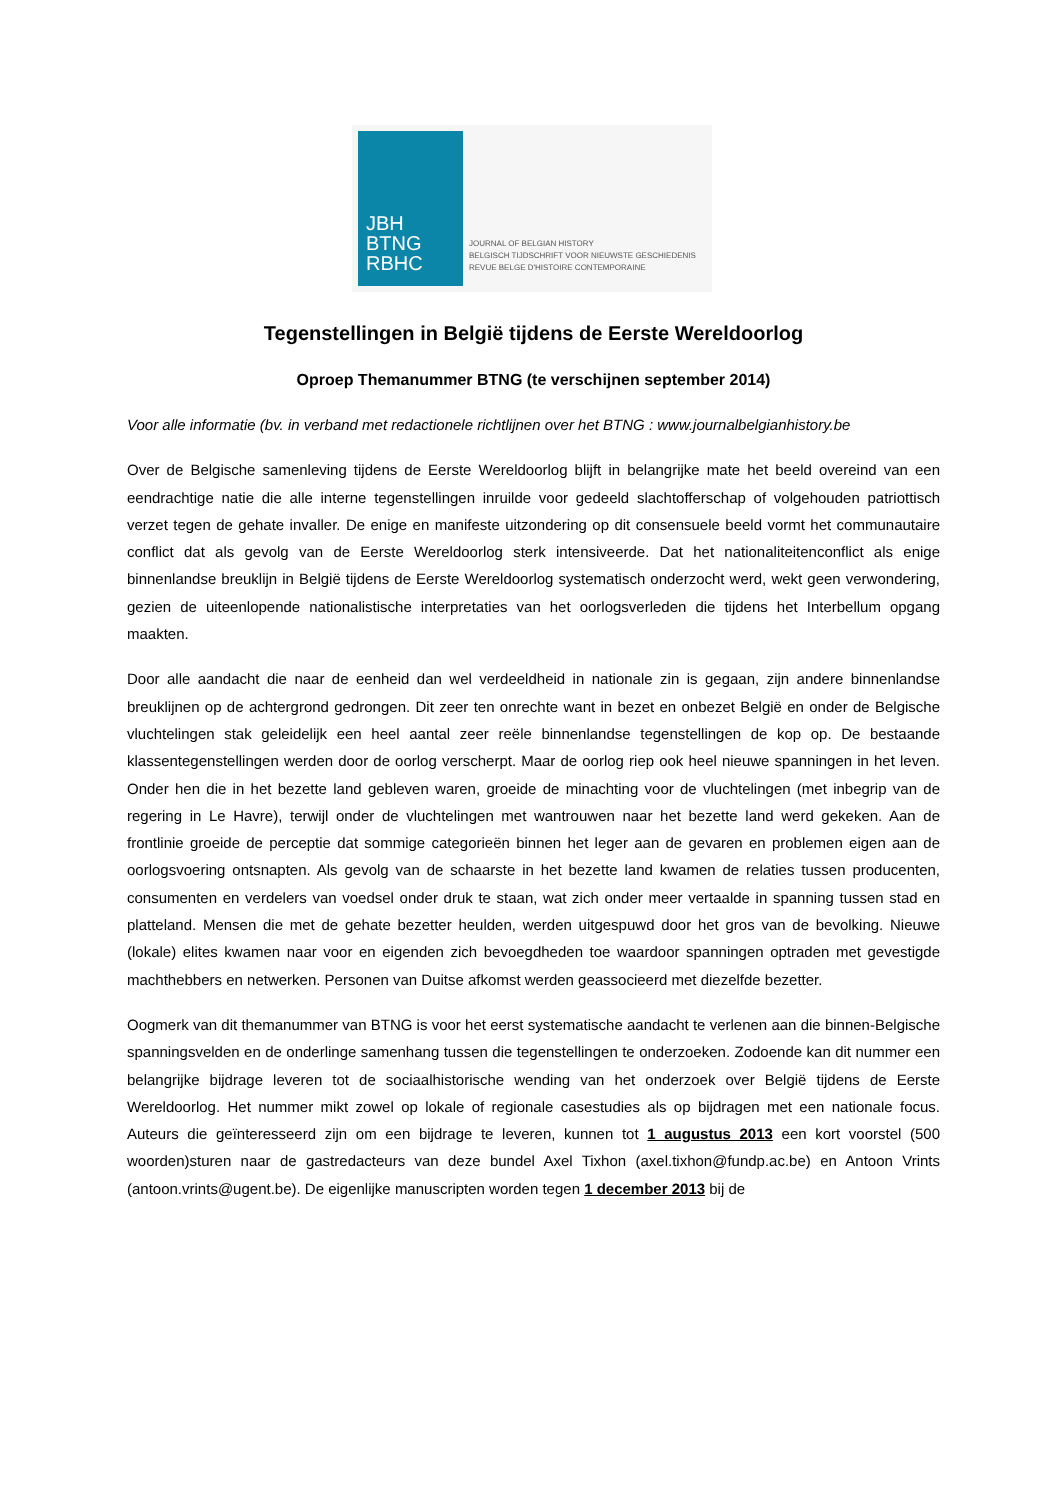JBH
BTNG
RBHC
JOURNAL OF BELGIAN HISTORY
BELGISCH TIJDSCHRIFT VOOR NIEUWSTE GESCHIEDENIS
REVUE BELGE D'HISTOIRE CONTEMPORAINE
Tegenstellingen in België tijdens de Eerste Wereldoorlog
Oproep Themanummer BTNG (te verschijnen september 2014)
Voor alle informatie (bv. in verband met redactionele richtlijnen over het BTNG : www.journalbelgianhistory.be
Over de Belgische samenleving tijdens de Eerste Wereldoorlog blijft in belangrijke mate het beeld overeind van een eendrachtige natie die alle interne tegenstellingen inruilde voor gedeeld slachtofferschap of volgehouden patriottisch verzet tegen de gehate invaller. De enige en manifeste uitzondering op dit consensuele beeld vormt het communautaire conflict dat als gevolg van de Eerste Wereldoorlog sterk intensiveerde. Dat het nationaliteitenconflict als enige binnenlandse breuklijn in België tijdens de Eerste Wereldoorlog systematisch onderzocht werd, wekt geen verwondering, gezien de uiteenlopende nationalistische interpretaties van het oorlogsverleden die tijdens het Interbellum opgang maakten.
Door alle aandacht die naar de eenheid dan wel verdeeldheid in nationale zin is gegaan, zijn andere binnenlandse breuklijnen op de achtergrond gedrongen. Dit zeer ten onrechte want in bezet en onbezet België en onder de Belgische vluchtelingen stak geleidelijk een heel aantal zeer reële binnenlandse tegenstellingen de kop op. De bestaande klassentegenstellingen werden door de oorlog verscherpt. Maar de oorlog riep ook heel nieuwe spanningen in het leven. Onder hen die in het bezette land gebleven waren, groeide de minachting voor de vluchtelingen (met inbegrip van de regering in Le Havre), terwijl onder de vluchtelingen met wantrouwen naar het bezette land werd gekeken. Aan de frontlinie groeide de perceptie dat sommige categorieën binnen het leger aan de gevaren en problemen eigen aan de oorlogsvoering ontsnapten. Als gevolg van de schaarste in het bezette land kwamen de relaties tussen producenten, consumenten en verdelers van voedsel onder druk te staan, wat zich onder meer vertaalde in spanning tussen stad en platteland. Mensen die met de gehate bezetter heulden, werden uitgespuwd door het gros van de bevolking. Nieuwe (lokale) elites kwamen naar voor en eigenden zich bevoegdheden toe waardoor spanningen optraden met gevestigde machthebbers en netwerken. Personen van Duitse afkomst werden geassocieerd met diezelfde bezetter.
Oogmerk van dit themanummer van BTNG is voor het eerst systematische aandacht te verlenen aan die binnen-Belgische spanningsvelden en de onderlinge samenhang tussen die tegenstellingen te onderzoeken. Zodoende kan dit nummer een belangrijke bijdrage leveren tot de sociaalhistorische wending van het onderzoek over België tijdens de Eerste Wereldoorlog. Het nummer mikt zowel op lokale of regionale casestudies als op bijdragen met een nationale focus. Auteurs die geïnteresseerd zijn om een bijdrage te leveren, kunnen tot 1 augustus 2013 een kort voorstel (500 woorden)sturen naar de gastredacteurs van deze bundel Axel Tixhon (axel.tixhon@fundp.ac.be) en Antoon Vrints (antoon.vrints@ugent.be). De eigenlijke manuscripten worden tegen 1 december 2013 bij de